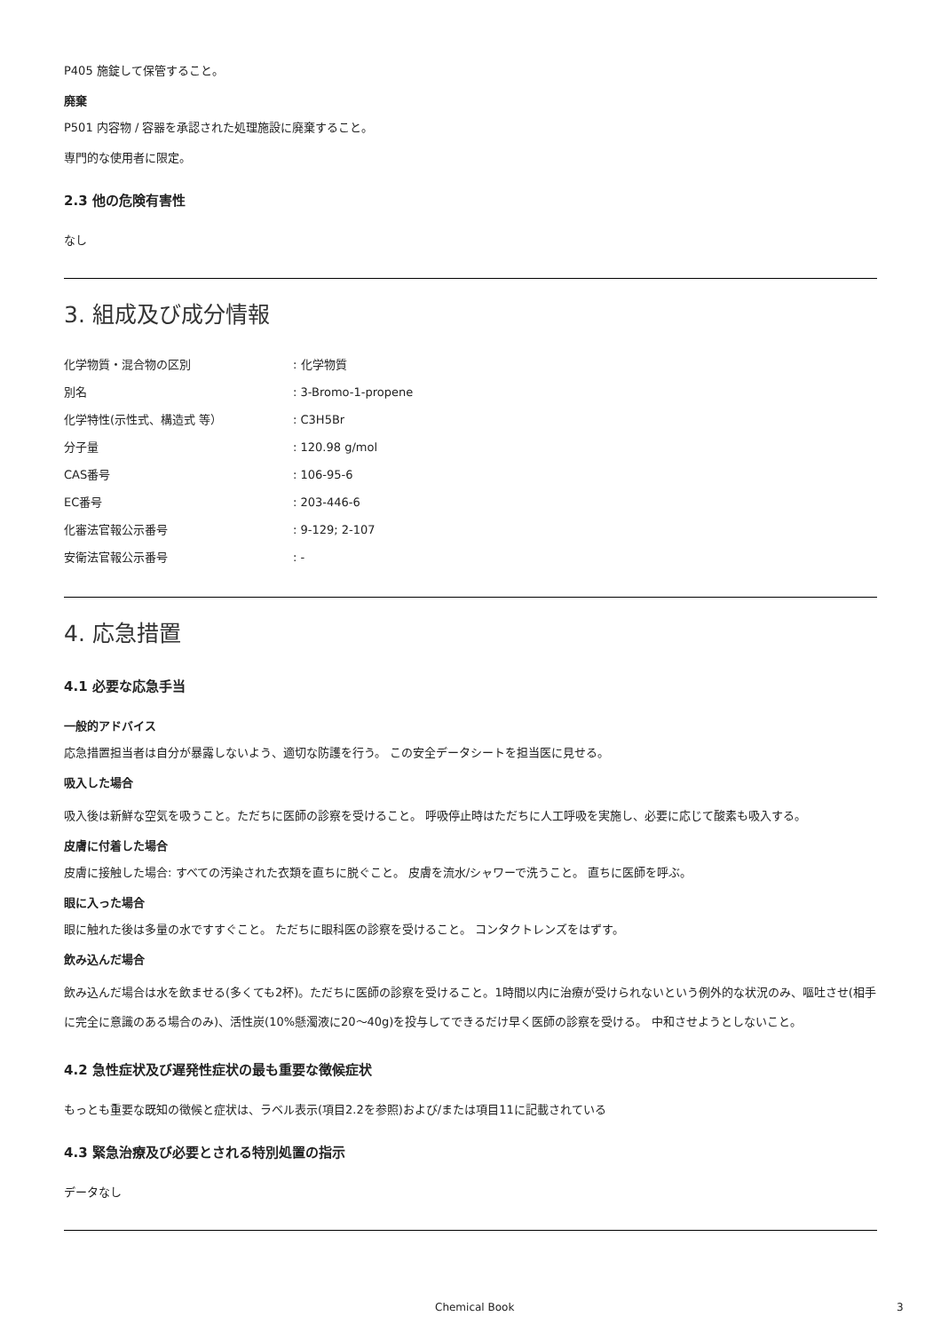P405 施錠して保管すること。
廃棄
P501 内容物 / 容器を承認された処理施設に廃棄すること。
専門的な使用者に限定。
2.3 他の危険有害性
なし
3. 組成及び成分情報
| 化学物質・混合物の区別 | : 化学物質 |
| 別名 | : 3-Bromo-1-propene |
| 化学特性(示性式、構造式 等） | : C3H5Br |
| 分子量 | : 120.98 g/mol |
| CAS番号 | : 106-95-6 |
| EC番号 | : 203-446-6 |
| 化審法官報公示番号 | : 9-129; 2-107 |
| 安衛法官報公示番号 | : - |
4. 応急措置
4.1 必要な応急手当
一般的アドバイス
応急措置担当者は自分が暴露しないよう、適切な防護を行う。 この安全データシートを担当医に見せる。
吸入した場合
吸入後は新鮮な空気を吸うこと。ただちに医師の診察を受けること。 呼吸停止時はただちに人工呼吸を実施し、必要に応じて酸素も吸入する。
皮膚に付着した場合
皮膚に接触した場合: すべての汚染された衣類を直ちに脱ぐこと。 皮膚を流水/シャワーで洗うこと。 直ちに医師を呼ぶ。
眼に入った場合
眼に触れた後は多量の水ですすぐこと。 ただちに眼科医の診察を受けること。 コンタクトレンズをはずす。
飲み込んだ場合
飲み込んだ場合は水を飲ませる(多くても2杯)。ただちに医師の診察を受けること。1時間以内に治療が受けられないという例外的な状況のみ、嘔吐させ(相手に完全に意識のある場合のみ)、活性炭(10%懸濁液に20～40g)を投与してできるだけ早く医師の診察を受ける。 中和させようとしないこと。
4.2 急性症状及び遅発性症状の最も重要な徴候症状
もっとも重要な既知の徴候と症状は、ラベル表示(項目2.2を参照)および/または項目11に記載されている
4.3 緊急治療及び必要とされる特別処置の指示
データなし
Chemical Book 3